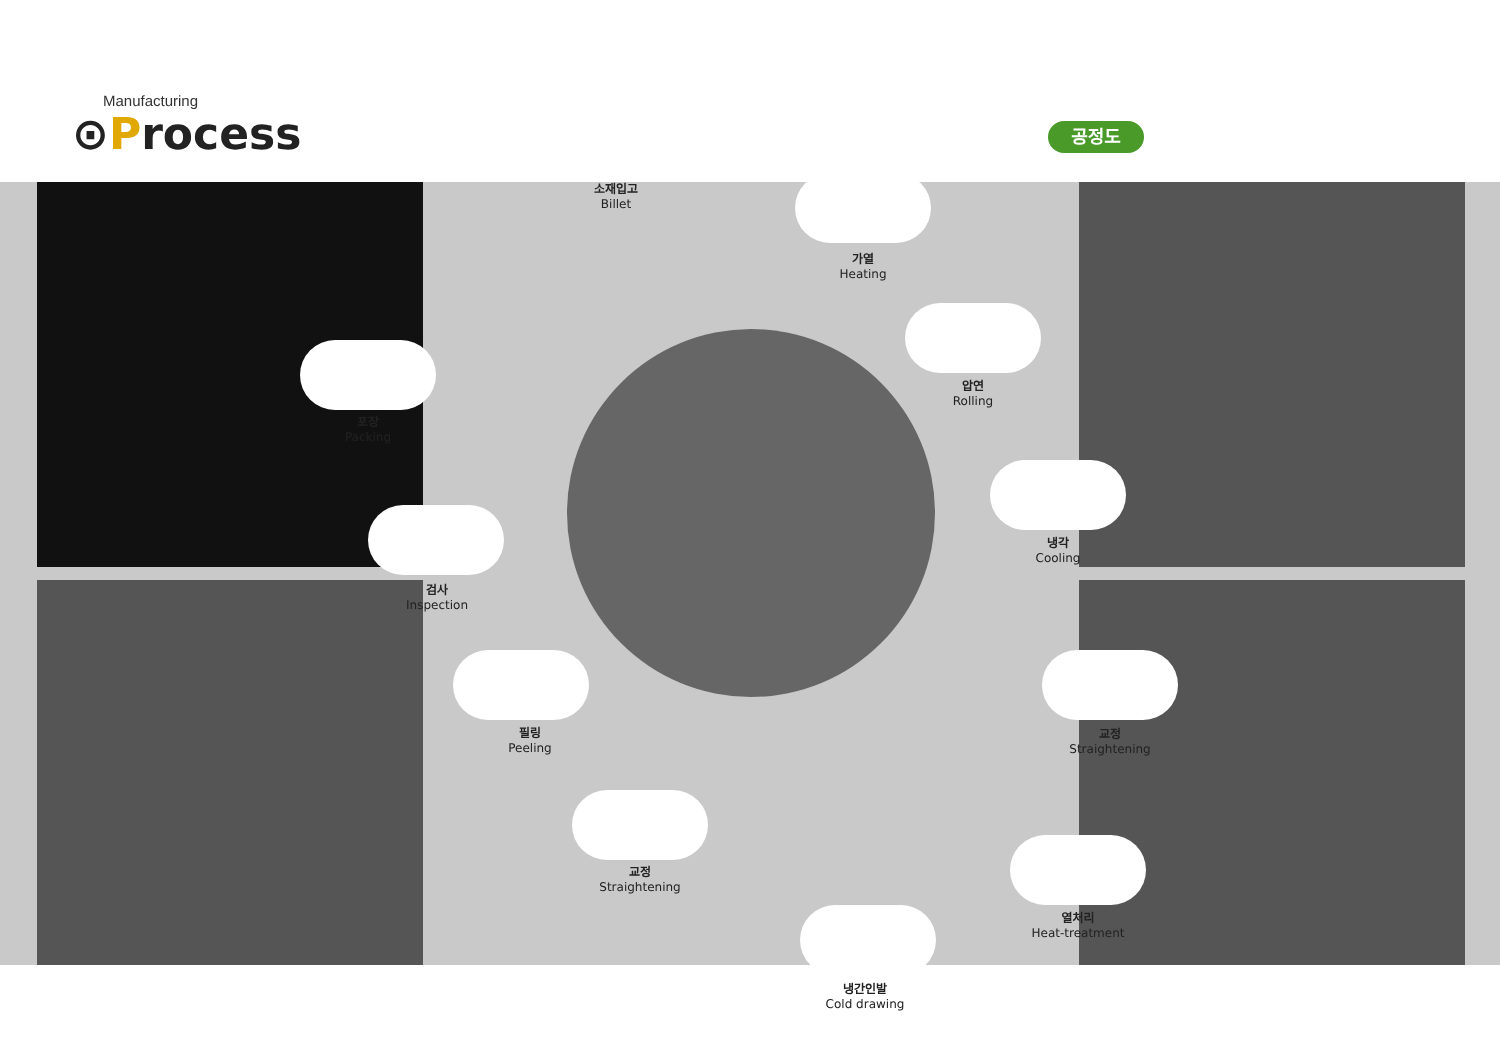Manufacturing
⊙Process 공정도
소재입고
Billet
가열
Heating
압연
Rolling
냉각
Cooling
교정
Straightening
열처리
Heat-treatment
냉간인발
Cold drawing
교정
Straightening
필링
Peeling
검사
Inspection
포장
Packing